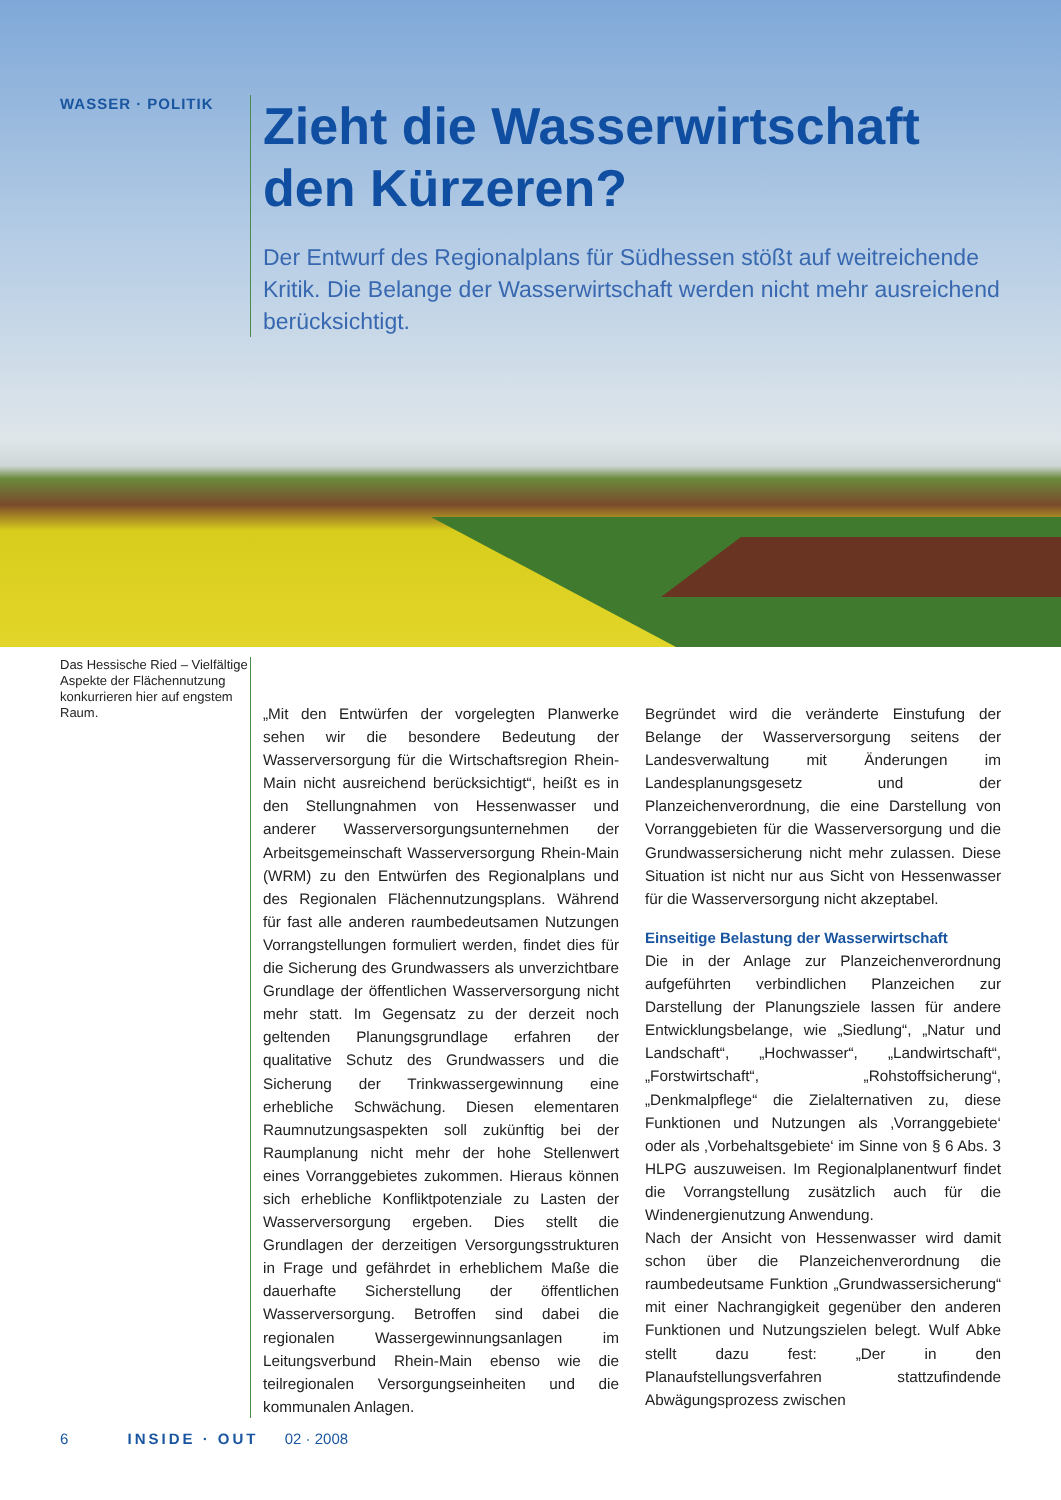WASSER · POLITIK
Zieht die Wasserwirtschaft den Kürzeren?
Der Entwurf des Regionalplans für Südhessen stößt auf weitreichende Kritik. Die Belange der Wasserwirtschaft werden nicht mehr ausreichend berücksichtigt.
Das Hessische Ried – Vielfältige Aspekte der Flächennutzung konkurrieren hier auf engstem Raum.
„Mit den Entwürfen der vorgelegten Planwerke sehen wir die besondere Bedeutung der Wasserversorgung für die Wirtschaftsregion Rhein-Main nicht ausreichend berücksichtigt“, heißt es in den Stellungnahmen von Hessenwasser und anderer Wasserversorgungsunternehmen der Arbeitsgemeinschaft Wasserversorgung Rhein-Main (WRM) zu den Entwürfen des Regionalplans und des Regionalen Flächennutzungsplans. Während für fast alle anderen raumbedeutsamen Nutzungen Vorrangstellungen formuliert werden, findet dies für die Sicherung des Grundwassers als unverzichtbare Grundlage der öffentlichen Wasserversorgung nicht mehr statt. Im Gegensatz zu der derzeit noch geltenden Planungsgrundlage erfahren der qualitative Schutz des Grundwassers und die Sicherung der Trinkwassergewinnung eine erhebliche Schwächung. Diesen elementaren Raumnutzungsaspekten soll zukünftig bei der Raumplanung nicht mehr der hohe Stellenwert eines Vorranggebietes zukommen. Hieraus können sich erhebliche Konfliktpotenziale zu Lasten der Wasserversorgung ergeben. Dies stellt die Grundlagen der derzeitigen Versorgungsstrukturen in Frage und gefährdet in erheblichem Maße die dauerhafte Sicherstellung der öffentlichen Wasserversorgung. Betroffen sind dabei die regionalen Wassergewinnungsanlagen im Leitungsverbund Rhein-Main ebenso wie die teilregionalen Versorgungseinheiten und die kommunalen Anlagen.
Begründet wird die veränderte Einstufung der Belange der Wasserversorgung seitens der Landesverwaltung mit Änderungen im Landesplanungsgesetz und der Planzeichenverordnung, die eine Darstellung von Vorranggebieten für die Wasserversorgung und die Grundwassersicherung nicht mehr zulassen. Diese Situation ist nicht nur aus Sicht von Hessenwasser für die Wasserversorgung nicht akzeptabel.
Einseitige Belastung der Wasserwirtschaft
Die in der Anlage zur Planzeichenverordnung aufgeführten verbindlichen Planzeichen zur Darstellung der Planungsziele lassen für andere Entwicklungsbelange, wie „Siedlung“, „Natur und Landschaft“, „Hochwasser“, „Landwirtschaft“, „Forstwirtschaft“, „Rohstoffsicherung“, „Denkmalpflege“ die Zielalternativen zu, diese Funktionen und Nutzungen als ‚Vorranggebiete‘ oder als ‚Vorbehaltsgebiete‘ im Sinne von § 6 Abs. 3 HLPG auszuweisen. Im Regionalplanentwurf findet die Vorrangstellung zusätzlich auch für die Windenergienutzung Anwendung.
Nach der Ansicht von Hessenwasser wird damit schon über die Planzeichenverordnung die raumbedeutsame Funktion „Grundwassersicherung“ mit einer Nachrangigkeit gegenüber den anderen Funktionen und Nutzungszielen belegt. Wulf Abke stellt dazu fest: „Der in den Planaufstellungsverfahren stattzufindende Abwägungsprozess zwischen
6 INSIDE · OUT 02 · 2008